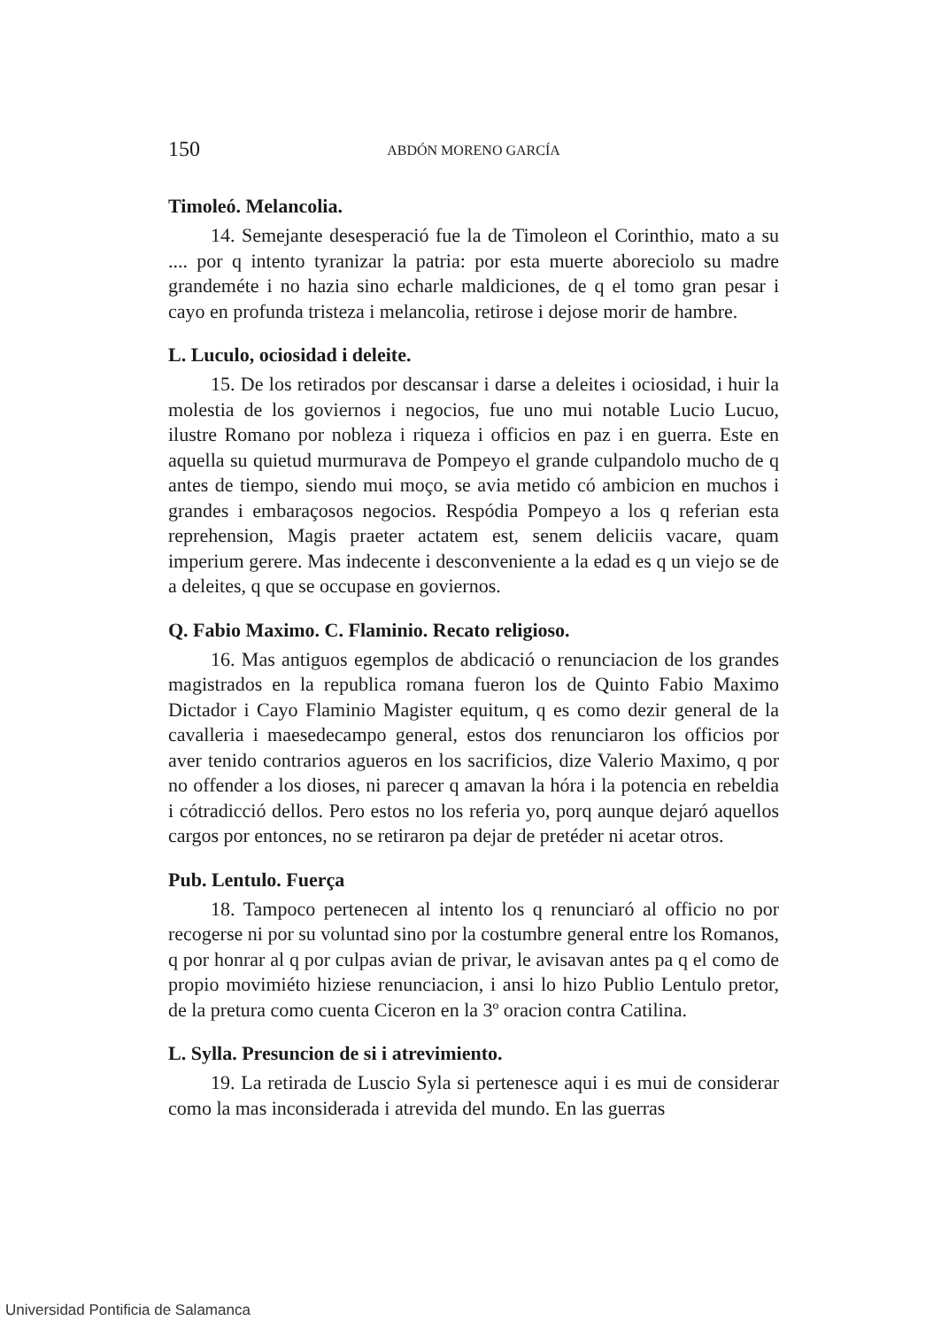150 ABDÓN MORENO GARCÍA
Timoleó. Melancolia.
14. Semejante desesperació fue la de Timoleon el Corinthio, mato a su .... por q intento tyranizar la patria: por esta muerte aboreciolo su madre grandeméte i no hazia sino echarle maldiciones, de q el tomo gran pesar i cayo en profunda tristeza i melancolia, retirose i dejose morir de hambre.
L. Luculo, ociosidad i deleite.
15. De los retirados por descansar i darse a deleites i ociosidad, i huir la molestia de los goviernos i negocios, fue uno mui notable Lucio Lucuo, ilustre Romano por nobleza i riqueza i officios en paz i en guerra. Este en aquella su quietud murmurava de Pompeyo el grande culpandolo mucho de q antes de tiempo, siendo mui moço, se avia metido có ambicion en muchos i grandes i embaraçosos negocios. Respódia Pompeyo a los q referian esta reprehension, Magis praeter actatem est, senem deliciis vacare, quam imperium gerere. Mas indecente i desconveniente a la edad es q un viejo se de a deleites, q que se occupase en goviernos.
Q. Fabio Maximo. C. Flaminio. Recato religioso.
16. Mas antiguos egemplos de abdicació o renunciacion de los grandes magistrados en la republica romana fueron los de Quinto Fabio Maximo Dictador i Cayo Flaminio Magister equitum, q es como dezir general de la cavalleria i maesedecampo general, estos dos renunciaron los officios por aver tenido contrarios agueros en los sacrificios, dize Valerio Maximo, q por no offender a los dioses, ni parecer q amavan la hóra i la potencia en rebeldia i cótradicció dellos. Pero estos no los referia yo, porq aunque dejaró aquellos cargos por entonces, no se retiraron pa dejar de pretéder ni acetar otros.
Pub. Lentulo. Fuerça
18. Tampoco pertenecen al intento los q renunciaró al officio no por recogerse ni por su voluntad sino por la costumbre general entre los Romanos, q por honrar al q por culpas avian de privar, le avisavan antes pa q el como de propio movimiéto hiziese renunciacion, i ansi lo hizo Publio Lentulo pretor, de la pretura como cuenta Ciceron en la 3º oracion contra Catilina.
L. Sylla. Presuncion de si i atrevimiento.
19. La retirada de Luscio Syla si pertenesce aqui i es mui de considerar como la mas inconsiderada i atrevida del mundo. En las guerras
Universidad Pontificia de Salamanca